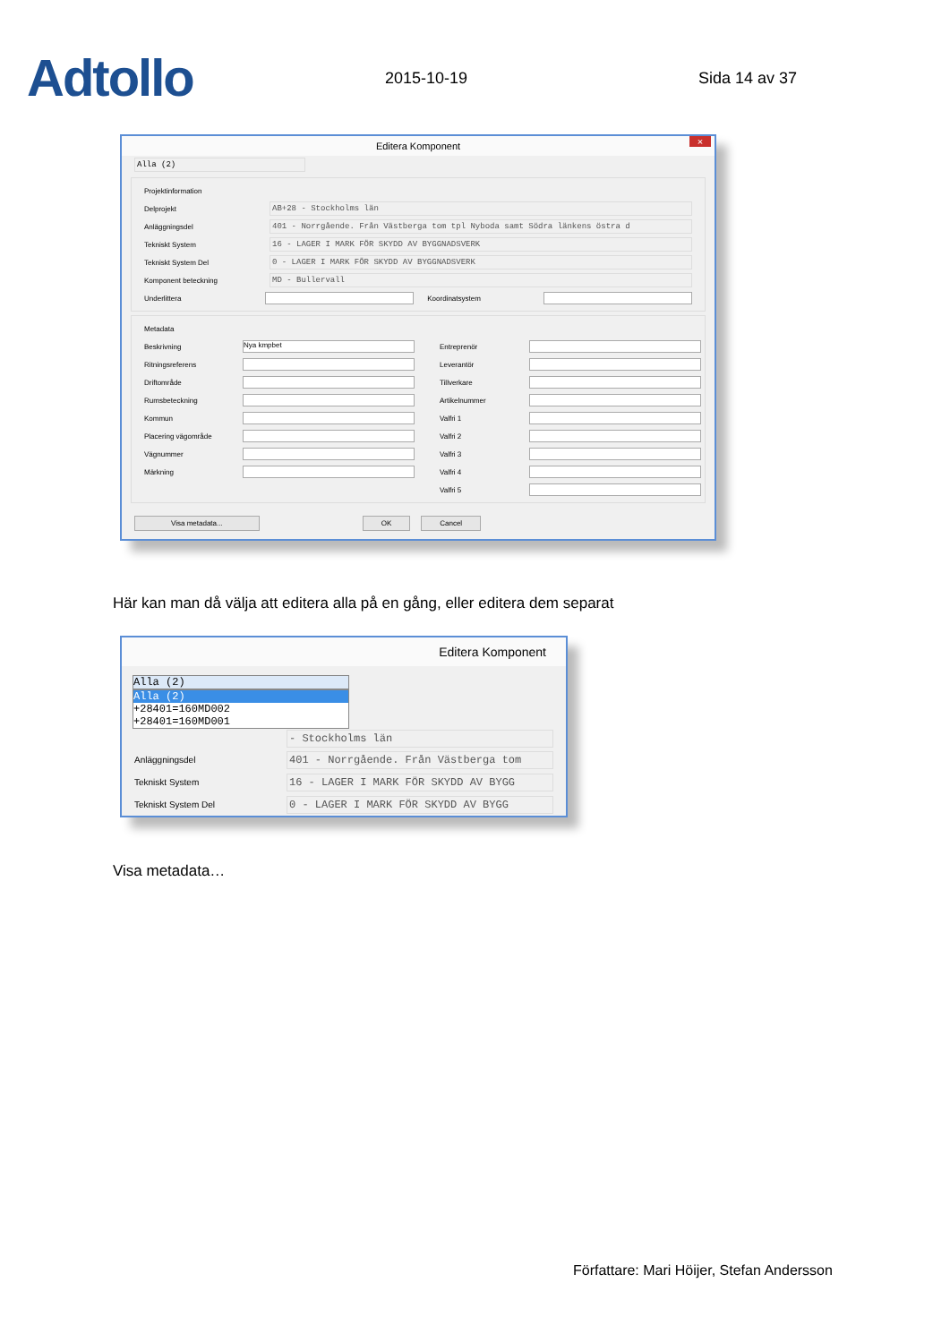Adtollo
2015-10-19
Sida 14 av 37
Editera Komponent ×
Alla (2)
Projektinformation
Delprojekt AB+28 - Stockholms län
Anläggningsdel 401 - Norrgående. Från Västberga tom tpl Nyboda samt Södra länkens östra d
Tekniskt System 16 - LAGER I MARK FÖR SKYDD AV BYGGNADSVERK
Tekniskt System Del 0 - LAGER I MARK FÖR SKYDD AV BYGGNADSVERK
Komponent beteckning MD - Bullervall
Underlittera Koordinatsystem
Metadata
Beskrivning Nya kmpbet
Ritningsreferens
Driftområde
Rumsbeteckning
Kommun
Placering vägområde
Vägnummer
Märkning
Entreprenör
Leverantör
Tillverkare
Artikelnummer
Valfri 1
Valfri 2
Valfri 3
Valfri 4
Valfri 5
Visa metadata... OK Cancel
Här kan man då välja att editera alla på en gång, eller editera dem separat
Editera Komponent
Alla (2)
Alla (2)
+28401=160MD002
+28401=160MD001
- Stockholms län
Anläggningsdel 401 - Norrgående. Från Västberga tom
Tekniskt System 16 - LAGER I MARK FÖR SKYDD AV BYGG
Tekniskt System Del 0 - LAGER I MARK FÖR SKYDD AV BYGG
Visa metadata…
Författare: Mari Höijer, Stefan Andersson